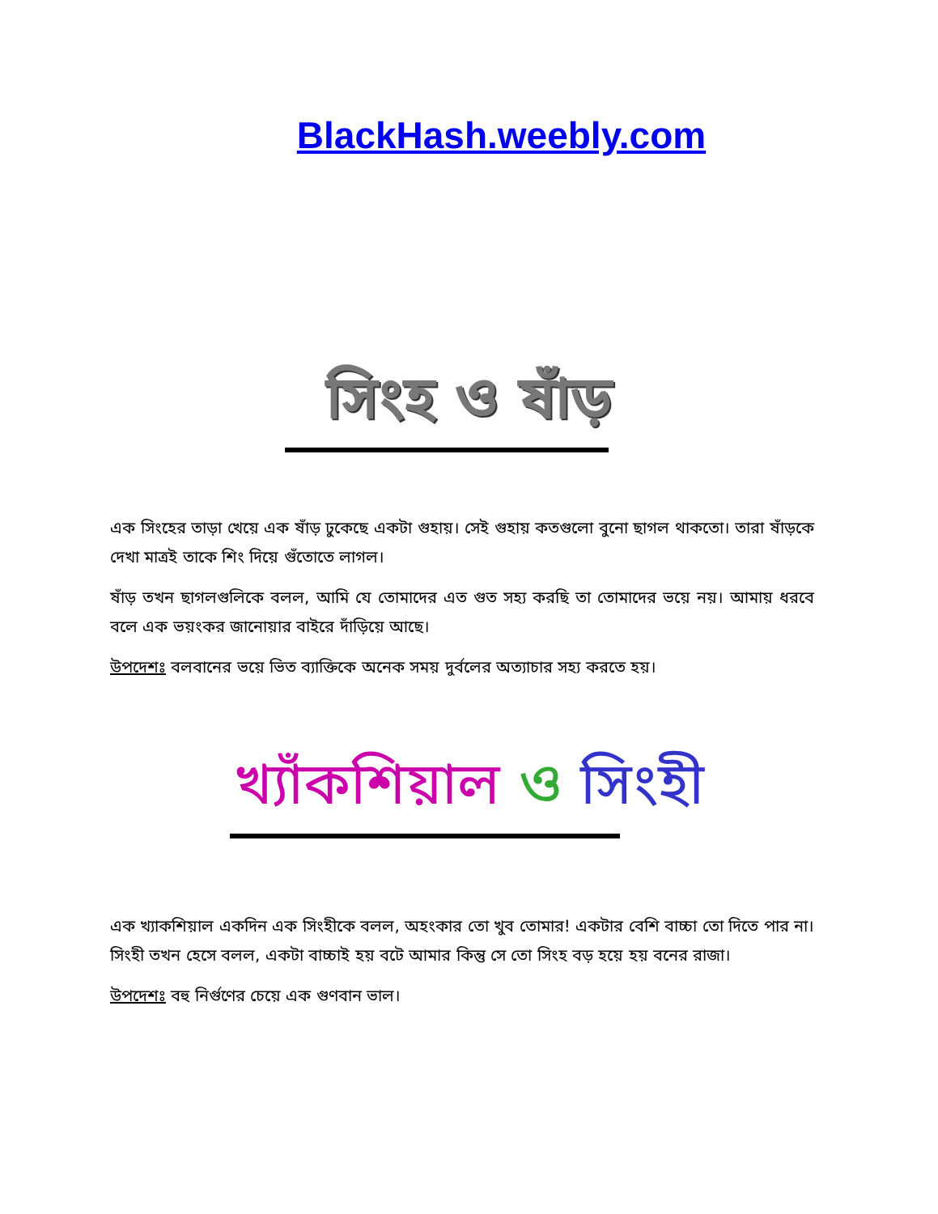BlackHash.weebly.com
সিংহ ও ষাঁড়
এক সিংহের তাড়া খেয়ে এক ষাঁড় ঢুকেছে একটা গুহায়। সেই গুহায় কতগুলো বুনো ছাগল থাকতো। তারা ষাঁড়কে দেখা মাত্রই তাকে শিং দিয়ে গুঁতোতে লাগল।
ষাঁড় তখন ছাগলগুলিকে বলল, আমি যে তোমাদের এত গুত সহ্য করছি তা তোমাদের ভয়ে নয়। আমায় ধরবে বলে এক ভয়ংকর জানোয়ার বাইরে দাঁড়িয়ে আছে।
উপদেশঃ বলবানের ভয়ে ভিত ব্যাক্তিকে অনেক সময় দুর্বলের অত্যাচার সহ্য করতে হয়।
খ্যাঁকশিয়াল ও সিংহী
এক খ্যাকশিয়াল একদিন এক সিংহীকে বলল, অহংকার তো খুব তোমার! একটার বেশি বাচ্চা তো দিতে পার না। সিংহী তখন হেসে বলল, একটা বাচ্চাই হয় বটে আমার কিন্তু সে তো সিংহ বড় হয়ে হয় বনের রাজা।
উপদেশঃ বহু নির্গুণের চেয়ে এক গুণবান ভাল।